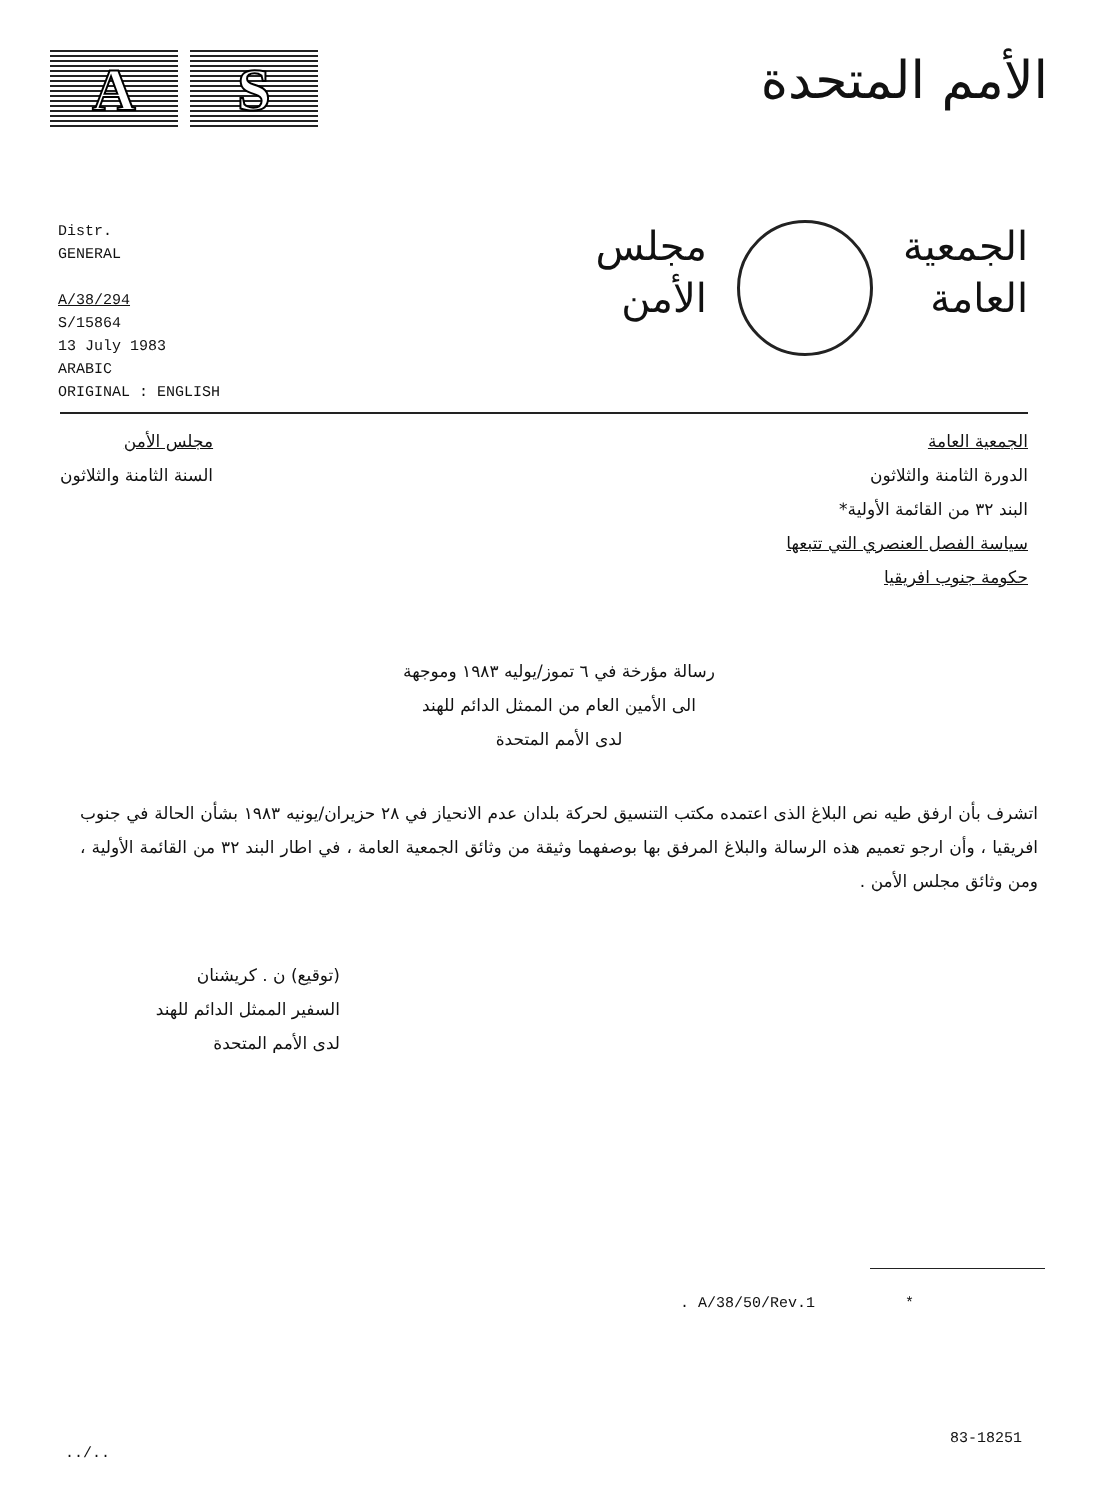A S
الأمم المتحدة
Distr.
GENERAL
A/38/294
S/15864
13 July 1983
ARABIC
ORIGINAL : ENGLISH
الجمعية
العامة
مجلس
الأمن
الجمعية العامة
الدورة الثامنة والثلاثون
البند ٣٢ من القائمة الأولية*
سياسة الفصل العنصري التي تتبعها
حكومة جنوب افريقيا
مجلس الأمن
السنة الثامنة والثلاثون
رسالة مؤرخة في ٦ تموز/يوليه ١٩٨٣ وموجهة
الى الأمين العام من الممثل الدائم للهند
لدى الأمم المتحدة
اتشرف بأن ارفق طيه نص البلاغ الذى اعتمده مكتب التنسيق لحركة بلدان عدم الانحياز في ٢٨ حزيران/يونيه ١٩٨٣ بشأن الحالة في جنوب افريقيا ، وأن ارجو تعميم هذه الرسالة والبلاغ المرفق بها بوصفهما وثيقة من وثائق الجمعية العامة ، في اطار البند ٣٢ من القائمة الأولية ، ومن وثائق مجلس الأمن .
(توقيع) ن . كريشنان
السفير الممثل الدائم للهند
لدى الأمم المتحدة
. A/38/50/Rev.1 *
83-18251
../..